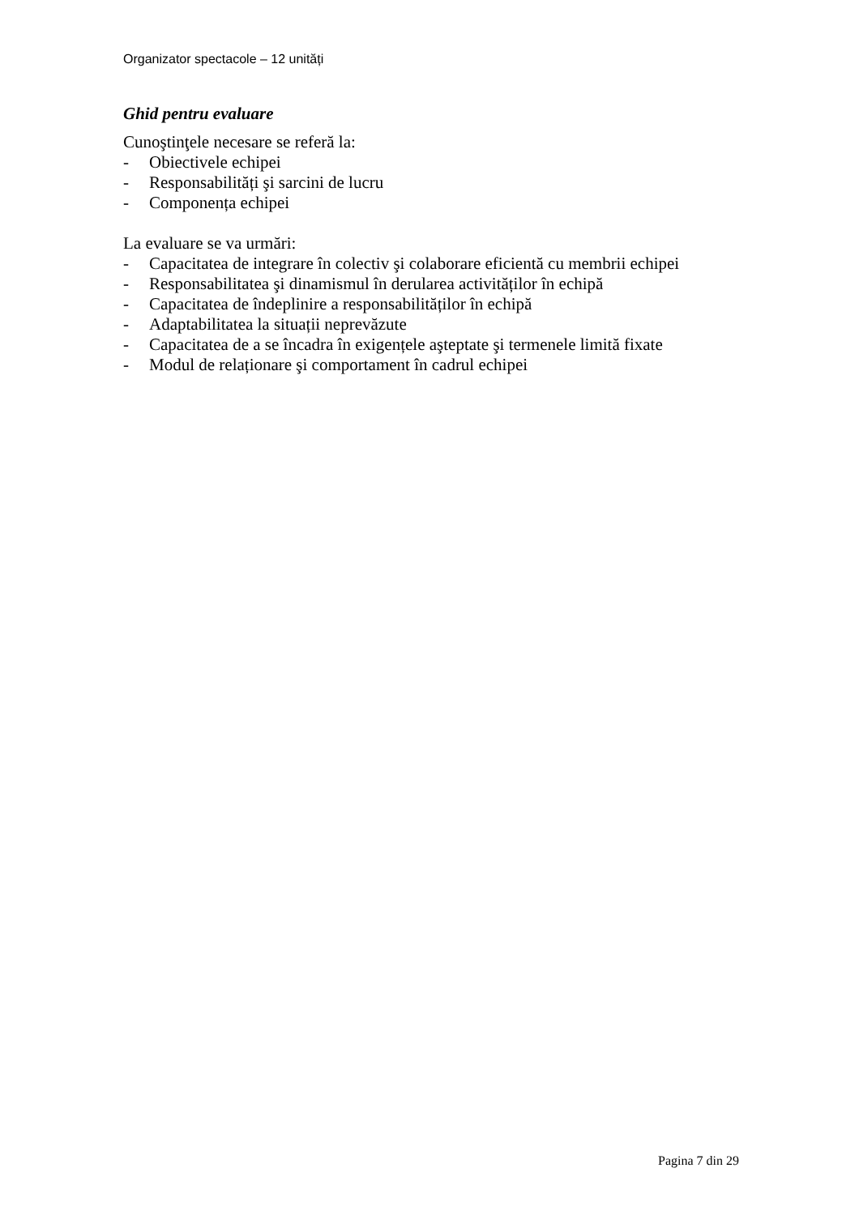Organizator spectacole – 12 unități
Ghid pentru evaluare
Cunoştinţele necesare se referă la:
- Obiectivele echipei
- Responsabilități şi sarcini de lucru
- Componența echipei
La evaluare se va urmări:
- Capacitatea de integrare în colectiv şi colaborare eficientă cu membrii echipei
- Responsabilitatea şi dinamismul în derularea activităților în echipă
- Capacitatea de îndeplinire a responsabilităților în echipă
- Adaptabilitatea la situații neprevăzute
- Capacitatea de a se încadra în exigențele aşteptate şi termenele limită fixate
- Modul de relaționare şi comportament în cadrul echipei
Pagina 7 din 29